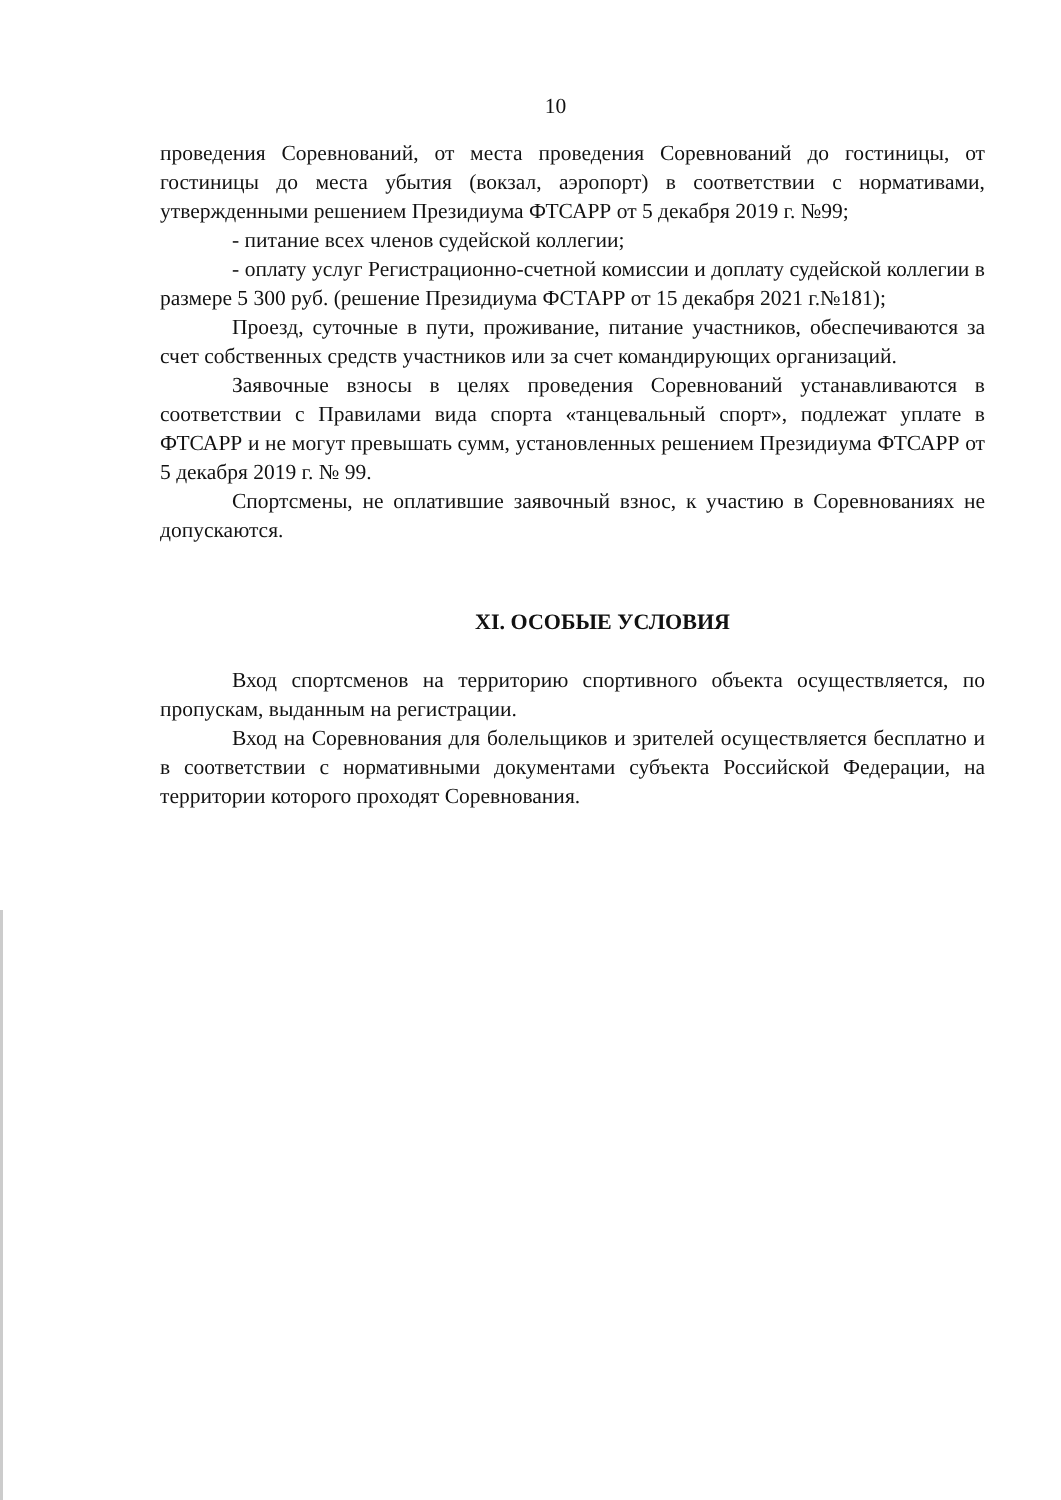10
проведения Соревнований, от места проведения Соревнований до гостиницы, от гостиницы до места убытия (вокзал, аэропорт) в соответствии с нормативами, утвержденными решением Президиума ФТСАРР от 5 декабря 2019 г. №99;
- питание всех членов судейской коллегии;
- оплату услуг Регистрационно-счетной комиссии и доплату судейской коллегии в размере 5 300 руб. (решение Президиума ФСТАРР от 15 декабря 2021 г.№181);
Проезд, суточные в пути, проживание, питание участников, обеспечиваются за счет собственных средств участников или за счет командирующих организаций.
Заявочные взносы в целях проведения Соревнований устанавливаются в соответствии с Правилами вида спорта «танцевальный спорт», подлежат уплате в ФТСАРР и не могут превышать сумм, установленных решением Президиума ФТСАРР от 5 декабря 2019 г. № 99.
Спортсмены, не оплатившие заявочный взнос, к участию в Соревнованиях не допускаются.
XI. ОСОБЫЕ УСЛОВИЯ
Вход спортсменов на территорию спортивного объекта осуществляется, по пропускам, выданным на регистрации.
Вход на Соревнования для болельщиков и зрителей осуществляется бесплатно и в соответствии с нормативными документами субъекта Российской Федерации, на территории которого проходят Соревнования.